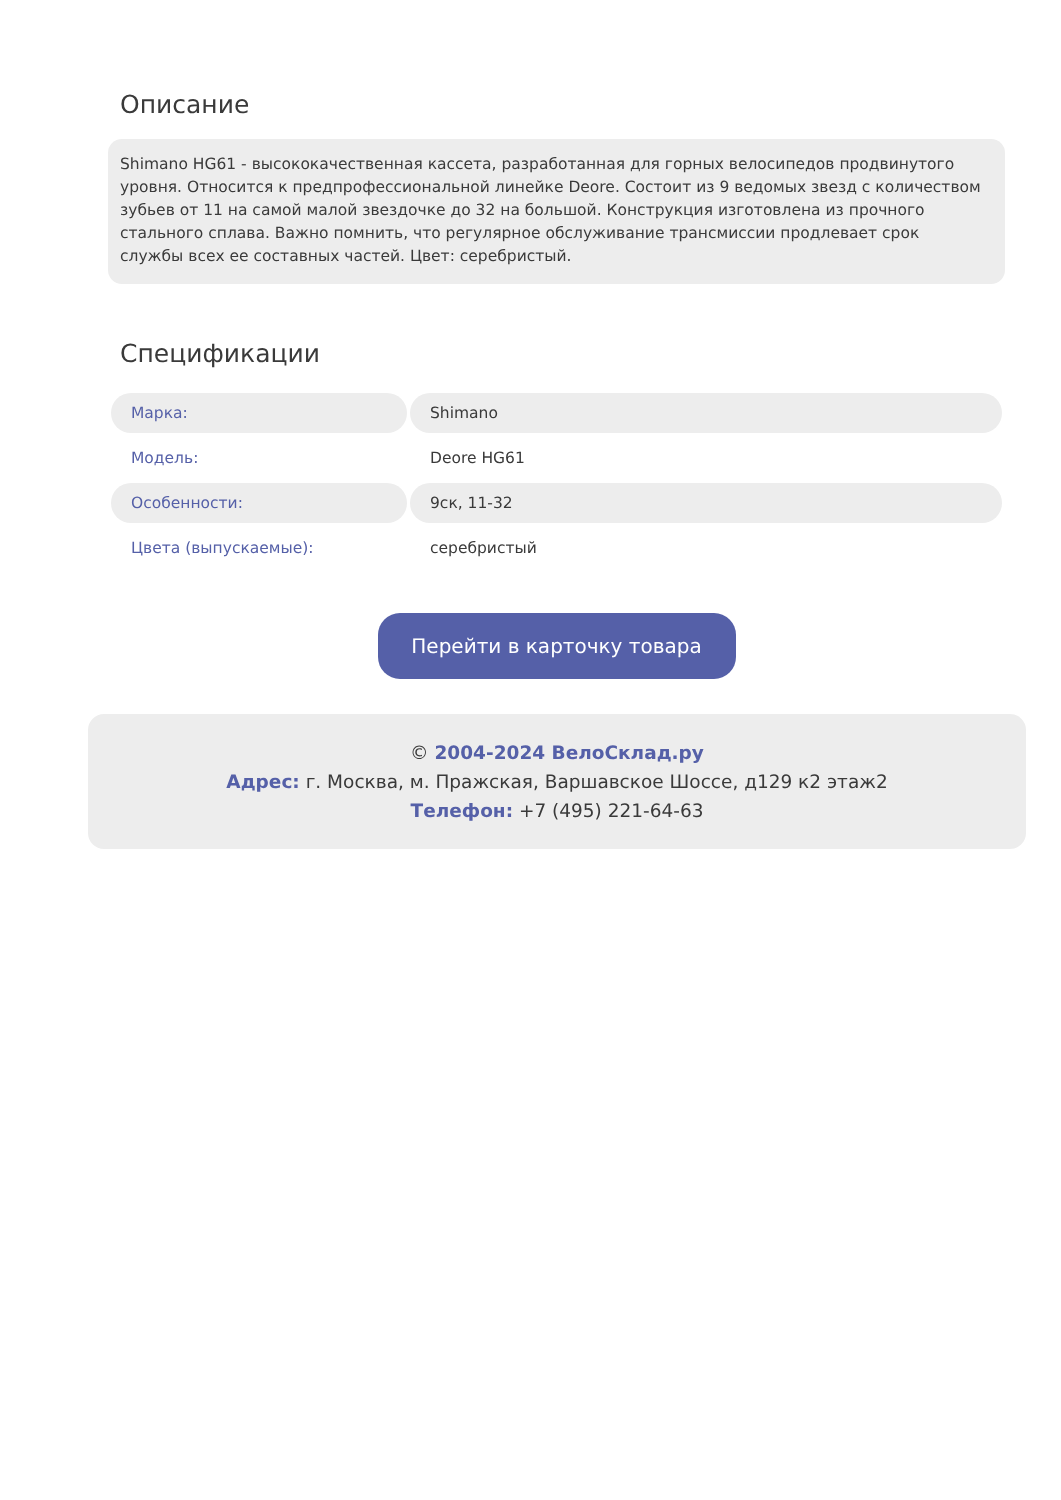Описание
Shimano HG61 - высококачественная кассета, разработанная для горных велосипедов продвинутого уровня. Относится к предпрофессиональной линейке Deore. Состоит из 9 ведомых звезд с количеством зубьев от 11 на самой малой звездочке до 32 на большой. Конструкция изготовлена из прочного стального сплава. Важно помнить, что регулярное обслуживание трансмиссии продлевает срок службы всех ее составных частей. Цвет: серебристый.
Спецификации
| Марка: | Shimano |
| Модель: | Deore HG61 |
| Особенности: | 9ск, 11-32 |
| Цвета (выпускаемые): | серебристый |
Перейти в карточку товара
© 2004-2024 ВелоСклад.ру
Адрес: г. Москва, м. Пражская, Варшавское Шоссе, д129 к2 этаж2
Телефон: +7 (495) 221-64-63